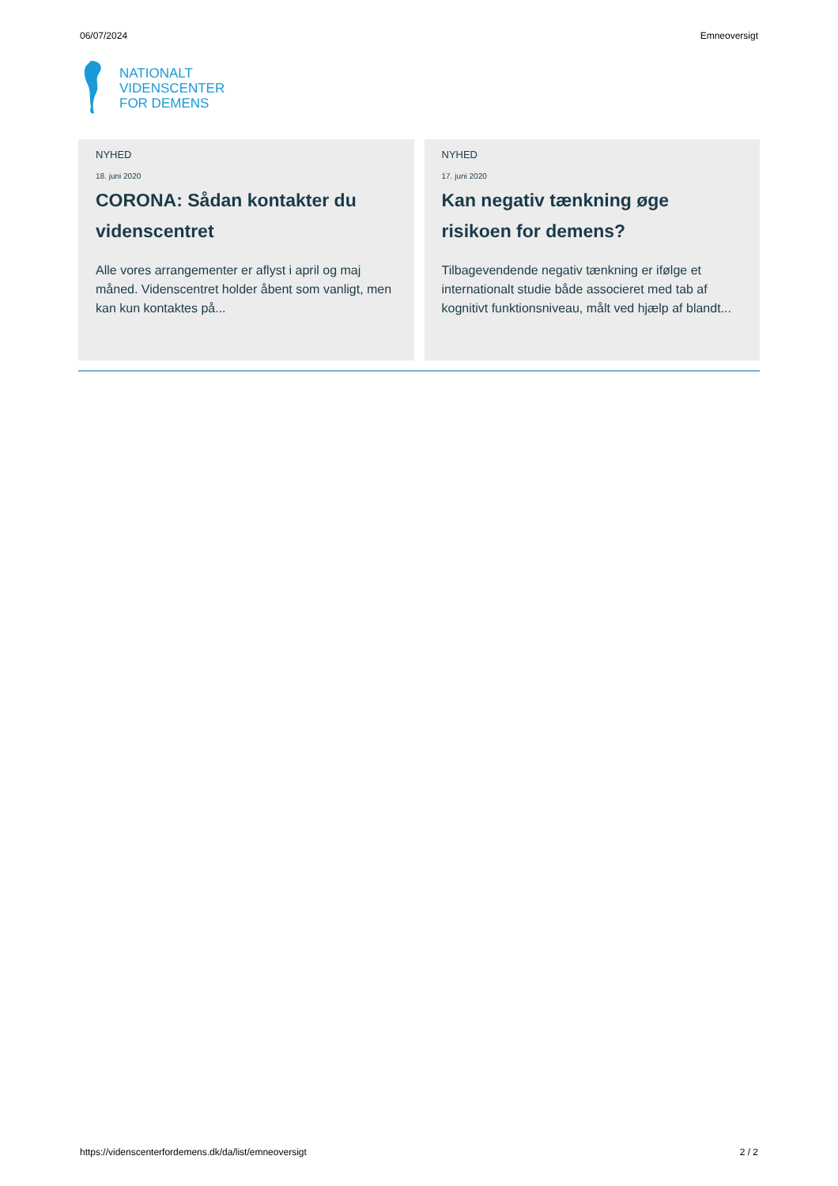06/07/2024 Emneoversigt
NATIONALT
VIDENSCENTER
FOR DEMENS
NYHED
18. juni 2020
CORONA: Sådan kontakter du videnscentret
Alle vores arrangementer er aflyst i april og maj måned. Videnscentret holder åbent som vanligt, men kan kun kontaktes på...
NYHED
17. juni 2020
Kan negativ tænkning øge risikoen for demens?
Tilbagevendende negativ tænkning er ifølge et internationalt studie både associeret med tab af kognitivt funktionsniveau, målt ved hjælp af blandt...
https://videnscenterfordemens.dk/da/list/emneoversigt 2 / 2